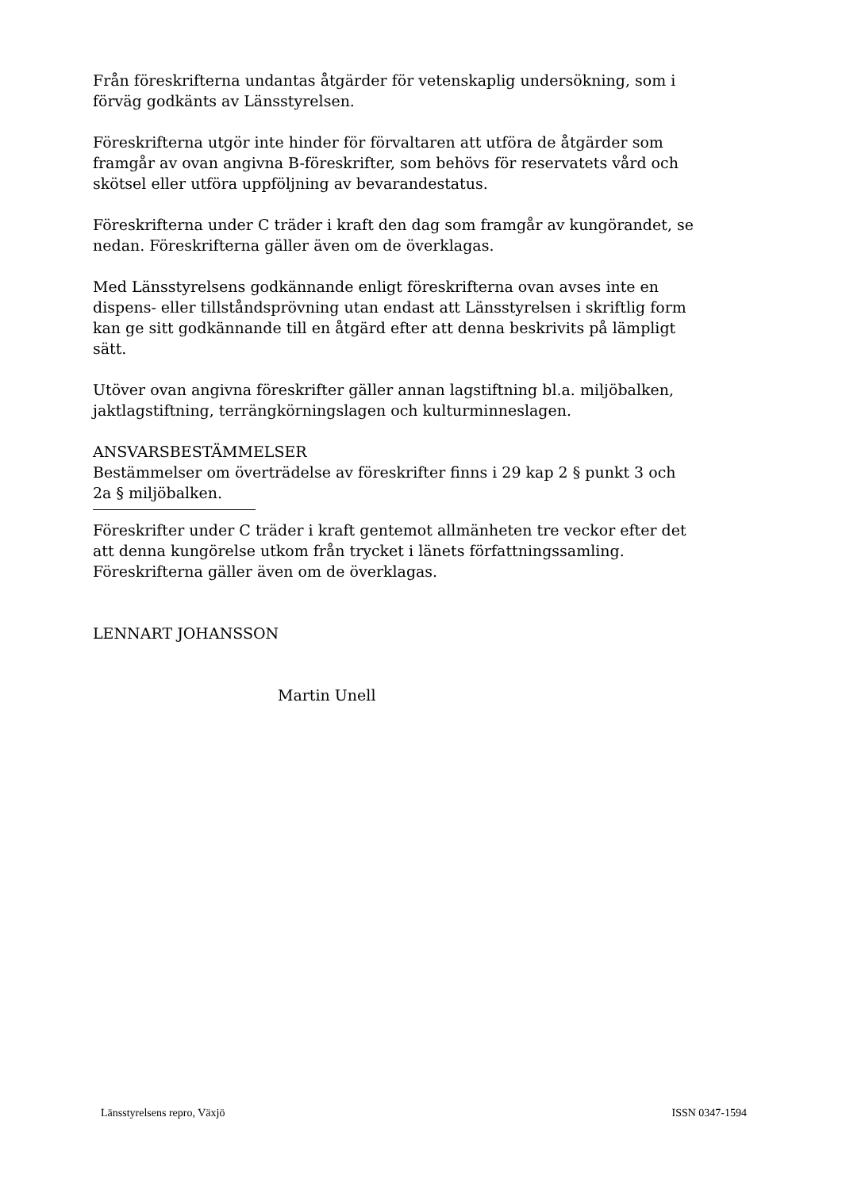Från föreskrifterna undantas åtgärder för vetenskaplig undersökning, som i förväg godkänts av Länsstyrelsen.
Föreskrifterna utgör inte hinder för förvaltaren att utföra de åtgärder som framgår av ovan angivna B-föreskrifter, som behövs för reservatets vård och skötsel eller utföra uppföljning av bevarandestatus.
Föreskrifterna under C träder i kraft den dag som framgår av kungörandet, se nedan. Föreskrifterna gäller även om de överklagas.
Med Länsstyrelsens godkännande enligt föreskrifterna ovan avses inte en dispens- eller tillståndsprövning utan endast att Länsstyrelsen i skriftlig form kan ge sitt godkännande till en åtgärd efter att denna beskrivits på lämpligt sätt.
Utöver ovan angivna föreskrifter gäller annan lagstiftning bl.a. miljöbalken, jaktlagstiftning, terrängkörningslagen och kulturminneslagen.
ANSVARSBESTÄMMELSER
Bestämmelser om överträdelse av föreskrifter finns i 29 kap 2 § punkt 3 och 2a § miljöbalken.
Föreskrifter under C träder i kraft gentemot allmänheten tre veckor efter det att denna kungörelse utkom från trycket i länets författningssamling. Föreskrifterna gäller även om de överklagas.
LENNART JOHANSSON
Martin Unell
Länsstyrelsens repro, Växjö ISSN 0347-1594